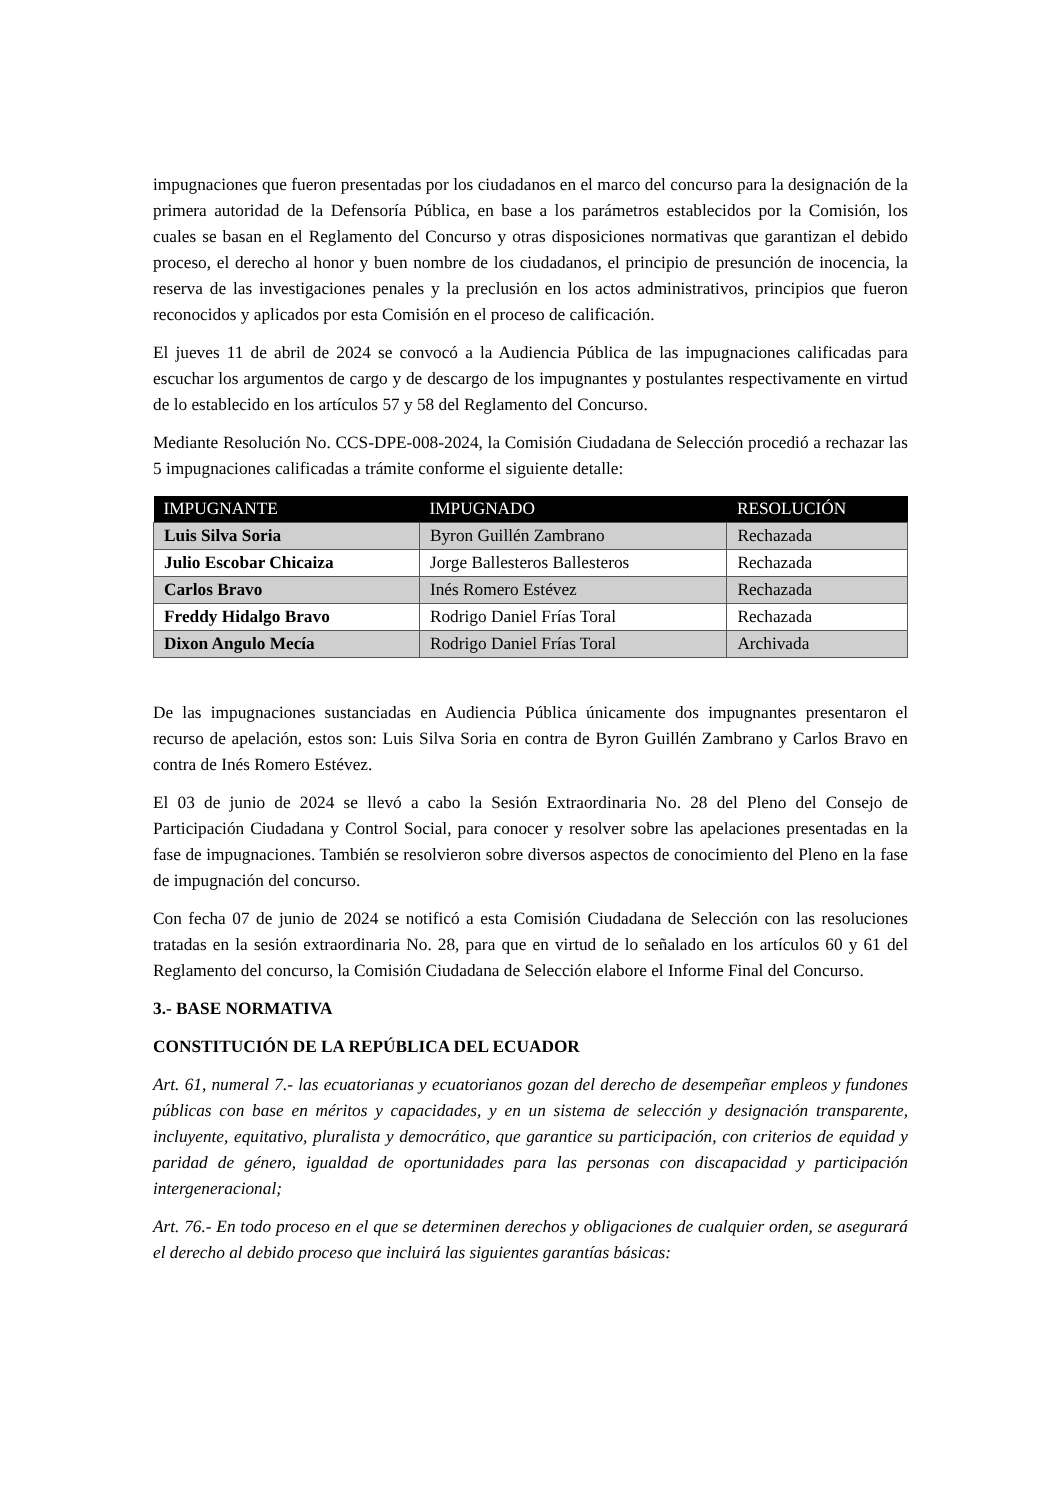impugnaciones que fueron presentadas por los ciudadanos en el marco del concurso para la designación de la primera autoridad de la Defensoría Pública, en base a los parámetros establecidos por la Comisión, los cuales se basan en el Reglamento del Concurso y otras disposiciones normativas que garantizan el debido proceso, el derecho al honor y buen nombre de los ciudadanos, el principio de presunción de inocencia, la reserva de las investigaciones penales y la preclusión en los actos administrativos, principios que fueron reconocidos y aplicados por esta Comisión en el proceso de calificación.
El jueves 11 de abril de 2024 se convocó a la Audiencia Pública de las impugnaciones calificadas para escuchar los argumentos de cargo y de descargo de los impugnantes y postulantes respectivamente en virtud de lo establecido en los artículos 57 y 58 del Reglamento del Concurso.
Mediante Resolución No. CCS-DPE-008-2024, la Comisión Ciudadana de Selección procedió a rechazar las 5 impugnaciones calificadas a trámite conforme el siguiente detalle:
| IMPUGNANTE | IMPUGNADO | RESOLUCIÓN |
| --- | --- | --- |
| Luis Silva Soria | Byron Guillén Zambrano | Rechazada |
| Julio Escobar Chicaiza | Jorge Ballesteros Ballesteros | Rechazada |
| Carlos Bravo | Inés Romero Estévez | Rechazada |
| Freddy Hidalgo Bravo | Rodrigo Daniel Frías Toral | Rechazada |
| Dixon Angulo Mecía | Rodrigo Daniel Frías Toral | Archivada |
De las impugnaciones sustanciadas en Audiencia Pública únicamente dos impugnantes presentaron el recurso de apelación, estos son: Luis Silva Soria en contra de Byron Guillén Zambrano y Carlos Bravo en contra de Inés Romero Estévez.
El 03 de junio de 2024 se llevó a cabo la Sesión Extraordinaria No. 28 del Pleno del Consejo de Participación Ciudadana y Control Social, para conocer y resolver sobre las apelaciones presentadas en la fase de impugnaciones. También se resolvieron sobre diversos aspectos de conocimiento del Pleno en la fase de impugnación del concurso.
Con fecha 07 de junio de 2024 se notificó a esta Comisión Ciudadana de Selección con las resoluciones tratadas en la sesión extraordinaria No. 28, para que en virtud de lo señalado en los artículos 60 y 61 del Reglamento del concurso, la Comisión Ciudadana de Selección elabore el Informe Final del Concurso.
3.- BASE NORMATIVA
CONSTITUCIÓN DE LA REPÚBLICA DEL ECUADOR
Art. 61, numeral 7.- las ecuatorianas y ecuatorianos gozan del derecho de desempeñar empleos y fundones públicas con base en méritos y capacidades, y en un sistema de selección y designación transparente, incluyente, equitativo, pluralista y democrático, que garantice su participación, con criterios de equidad y paridad de género, igualdad de oportunidades para las personas con discapacidad y participación intergeneracional;
Art. 76.- En todo proceso en el que se determinen derechos y obligaciones de cualquier orden, se asegurará el derecho al debido proceso que incluirá las siguientes garantías básicas: